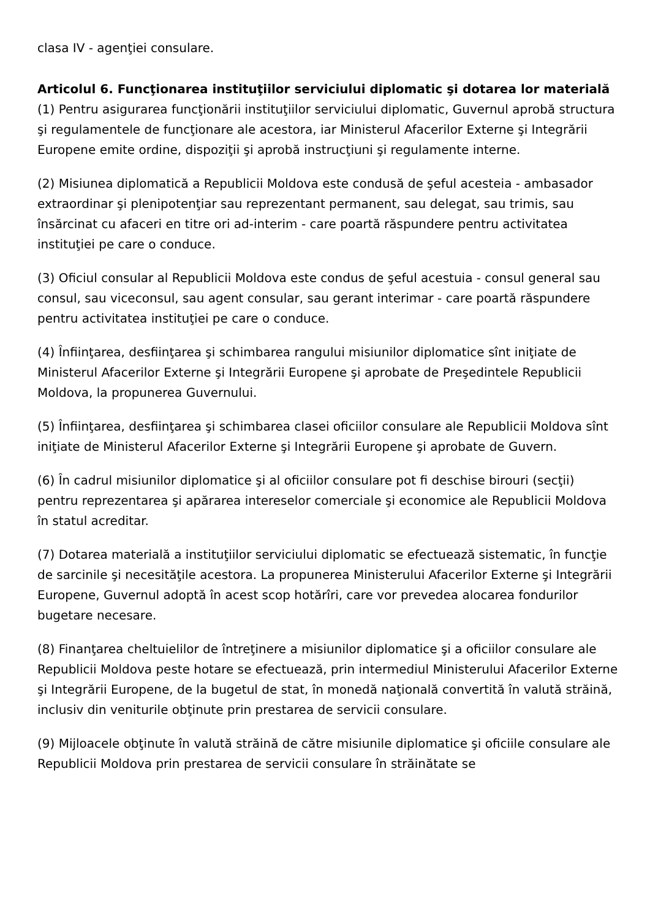clasa IV - agenţiei consulare.
Articolul 6. Funcţionarea instituţiilor serviciului diplomatic şi dotarea lor materială
(1) Pentru asigurarea funcţionării instituţiilor serviciului diplomatic, Guvernul aprobă structura şi regulamentele de funcţionare ale acestora, iar Ministerul Afacerilor Externe şi Integrării Europene emite ordine, dispoziţii şi aprobă instrucţiuni şi regulamente interne.
(2) Misiunea diplomatică a Republicii Moldova este condusă de şeful acesteia - ambasador extraordinar şi plenipotenţiar sau reprezentant permanent, sau delegat, sau trimis, sau însărcinat cu afaceri en titre ori ad-interim - care poartă răspundere pentru activitatea instituţiei pe care o conduce.
(3) Oficiul consular al Republicii Moldova este condus de şeful acestuia - consul general sau consul, sau viceconsul, sau agent consular, sau gerant interimar - care poartă răspundere pentru activitatea instituţiei pe care o conduce.
(4) Înfiinţarea, desfiinţarea şi schimbarea rangului misiunilor diplomatice sînt iniţiate de Ministerul Afacerilor Externe şi Integrării Europene şi aprobate de Preşedintele Republicii Moldova, la propunerea Guvernului.
(5) Înfiinţarea, desfiinţarea şi schimbarea clasei oficiilor consulare ale Republicii Moldova sînt iniţiate de Ministerul Afacerilor Externe şi Integrării Europene şi aprobate de Guvern.
(6) În cadrul misiunilor diplomatice şi al oficiilor consulare pot fi deschise birouri (secţii) pentru reprezentarea şi apărarea intereselor comerciale şi economice ale Republicii Moldova în statul acreditar.
(7) Dotarea materială a instituţiilor serviciului diplomatic se efectuează sistematic, în funcţie de sarcinile şi necesităţile acestora. La propunerea Ministerului Afacerilor Externe şi Integrării Europene, Guvernul adoptă în acest scop hotărîri, care vor prevedea alocarea fondurilor bugetare necesare.
(8) Finanţarea cheltuielilor de întreţinere a misiunilor diplomatice şi a oficiilor consulare ale Republicii Moldova peste hotare se efectuează, prin intermediul Ministerului Afacerilor Externe şi Integrării Europene, de la bugetul de stat, în monedă naţională convertită în valută străină, inclusiv din veniturile obţinute prin prestarea de servicii consulare.
(9) Mijloacele obţinute în valută străină de către misiunile diplomatice şi oficiile consulare ale Republicii Moldova prin prestarea de servicii consulare în străinătate se